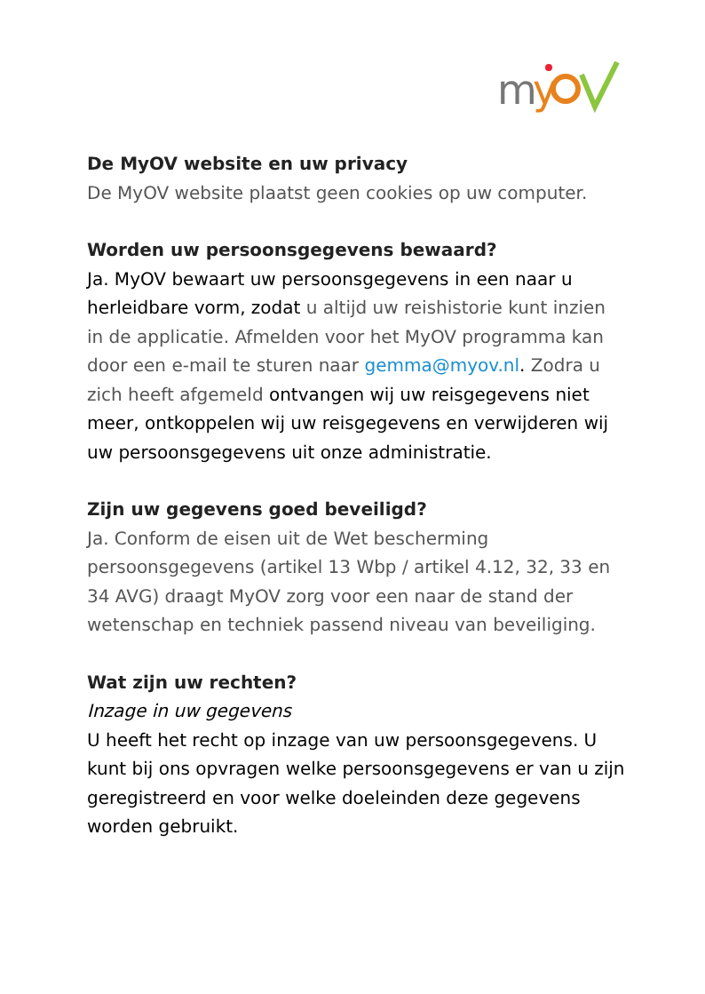m
y
De MyOV website en uw privacy
De MyOV website plaatst geen cookies op uw computer.
Worden uw persoonsgegevens bewaard?
Ja. MyOV bewaart uw persoonsgegevens in een naar u herleidbare vorm, zodat u altijd uw reishistorie kunt inzien in de applicatie. Afmelden voor het MyOV programma kan door een e-mail te sturen naar gemma@myov.nl. Zodra u zich heeft afgemeld ontvangen wij uw reisgegevens niet meer, ontkoppelen wij uw reisgegevens en verwijderen wij uw persoonsgegevens uit onze administratie.
Zijn uw gegevens goed beveiligd?
Ja. Conform de eisen uit de Wet bescherming persoonsgegevens (artikel 13 Wbp / artikel 4.12, 32, 33 en 34 AVG) draagt MyOV zorg voor een naar de stand der wetenschap en techniek passend niveau van beveiliging.
Wat zijn uw rechten?
Inzage in uw gegevens
U heeft het recht op inzage van uw persoonsgegevens. U kunt bij ons opvragen welke persoonsgegevens er van u zijn geregistreerd en voor welke doeleinden deze gegevens worden gebruikt.